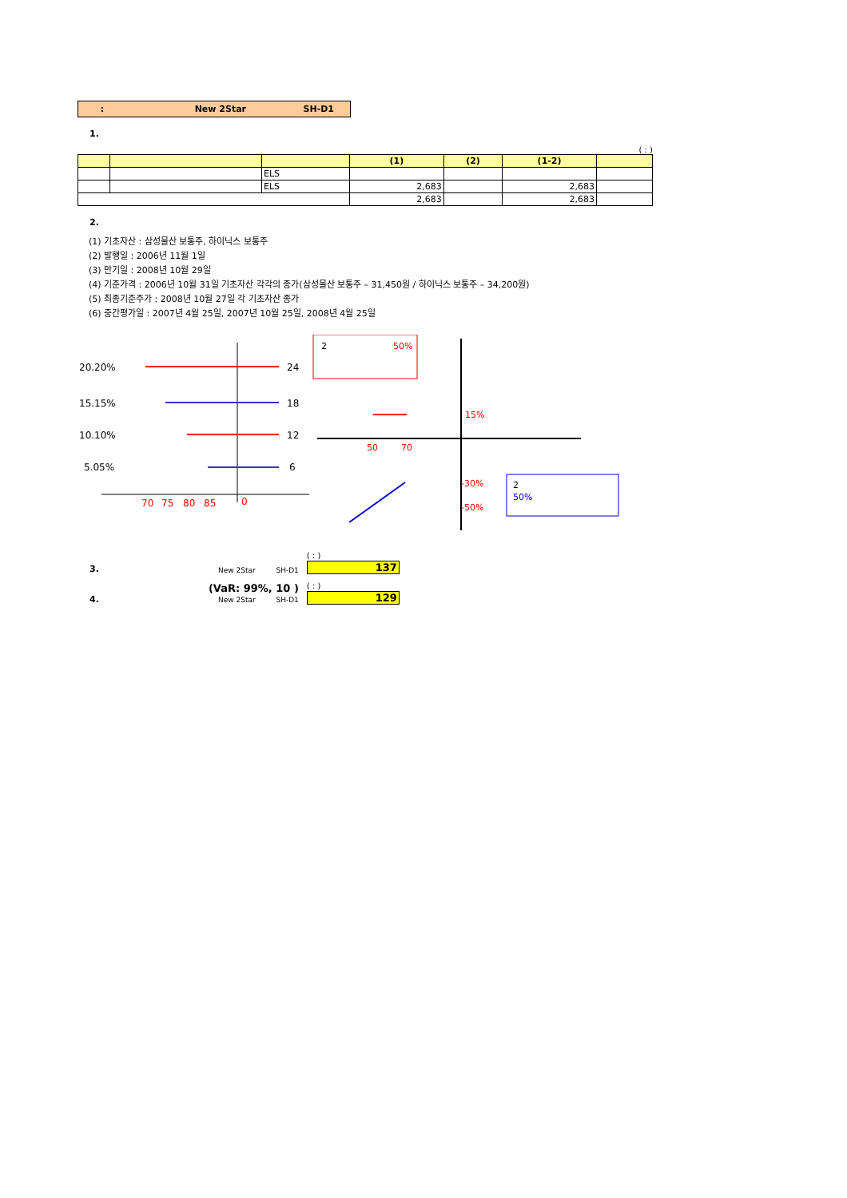: New 2Star SH-D1
1.
( : )
| | | | (1) | (2) | (1-2) | |
| --- | --- | --- | --- | --- | --- | --- |
| | | ELS | | | | |
| | | ELS | 2,683 | | 2,683 | |
| | | | 2,683 | | 2,683 | |
2.
(1) 기초자산 : 삼성물산 보통주, 하이닉스 보통주
(2) 발행일 : 2006년 11월 1일
(3) 만기일 : 2008년 10월 29일
(4) 기준가격 : 2006년 10월 31일 기초자산 각각의 종가(삼성물산 보통주 – 31,450원 / 하이닉스 보통주 – 34,200원)
(5) 최종기준주가 : 2008년 10월 27일 각 기초자산 종가
(6) 중간평가일 : 2007년 4월 25일, 2007년 10월 25일, 2008년 4월 25일
20.20%
15.15%
10.10%
5.05%
24
18
12
6
70
75
80
85
0
2
50%
15%
-30%
-50%
50
70
2
50%
3. New 2Star SH-D1 ( : )
137
4. (VaR: 99%, 10 )
New 2Star SH-D1 ( : )
129